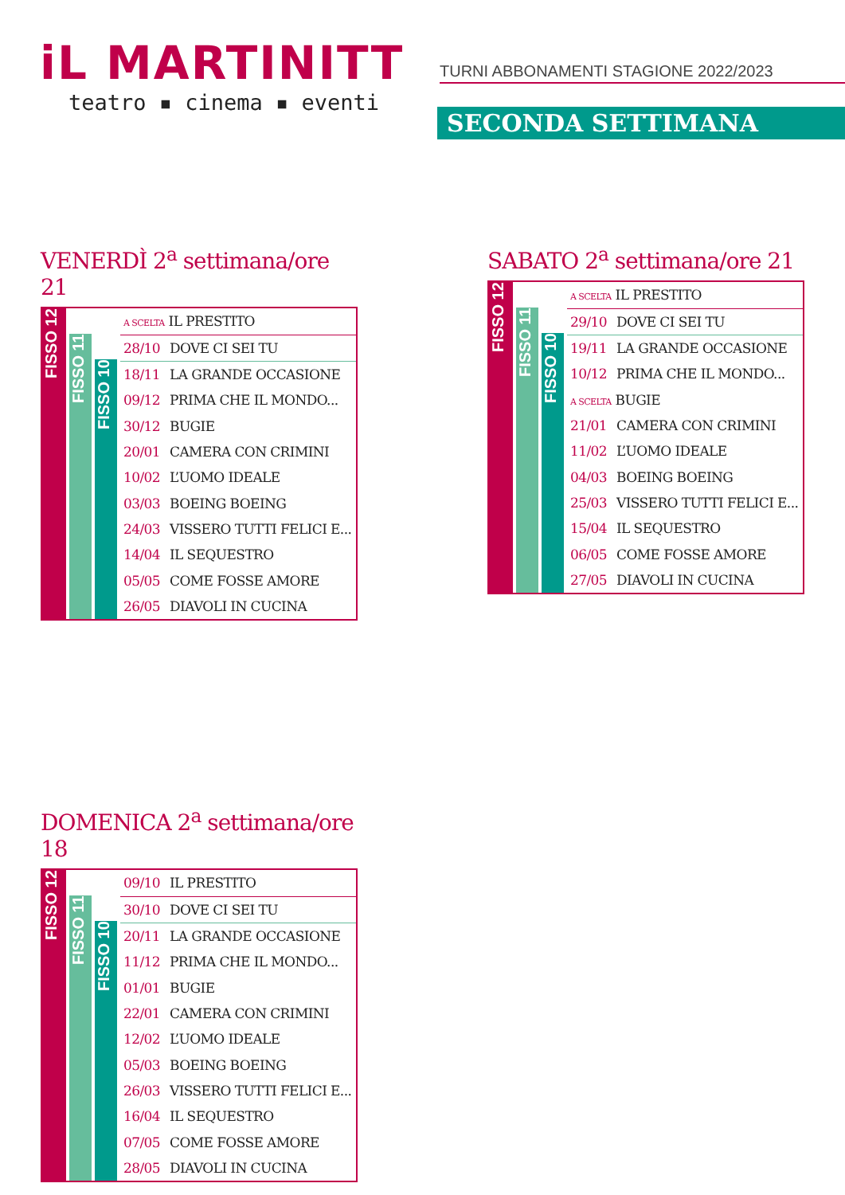iL MARTINITT
teatro ▪ cinema ▪ eventi
TURNI ABBONAMENTI STAGIONE 2022/2023
SECONDA SETTIMANA
VENERDÌ 2<sup>a</sup> settimana/ore 21
FISSO 12
FISSO 11
FISSO 10
| A SCELTA IL PRESTITO | |
| 28/10 | DOVE CI SEI TU |
| 18/11 | LA GRANDE OCCASIONE |
| 09/12 | PRIMA CHE IL MONDO... |
| 30/12 | BUGIE |
| 20/01 | CAMERA CON CRIMINI |
| 10/02 | L’UOMO IDEALE |
| 03/03 | BOEING BOEING |
| 24/03 | VISSERO TUTTI FELICI E... |
| 14/04 | IL SEQUESTRO |
| 05/05 | COME FOSSE AMORE |
| 26/05 | DIAVOLI IN CUCINA |
SABATO 2<sup>a</sup> settimana/ore 21
FISSO 12
FISSO 11
FISSO 10
| A SCELTA IL PRESTITO | |
| 29/10 | DOVE CI SEI TU |
| 19/11 | LA GRANDE OCCASIONE |
| 10/12 | PRIMA CHE IL MONDO... |
| A SCELTA BUGIE | |
| 21/01 | CAMERA CON CRIMINI |
| 11/02 | L’UOMO IDEALE |
| 04/03 | BOEING BOEING |
| 25/03 | VISSERO TUTTI FELICI E... |
| 15/04 | IL SEQUESTRO |
| 06/05 | COME FOSSE AMORE |
| 27/05 | DIAVOLI IN CUCINA |
DOMENICA 2<sup>a</sup> settimana/ore 18
FISSO 12
FISSO 11
FISSO 10
| 09/10 | IL PRESTITO |
| 30/10 | DOVE CI SEI TU |
| 20/11 | LA GRANDE OCCASIONE |
| 11/12 | PRIMA CHE IL MONDO... |
| 01/01 | BUGIE |
| 22/01 | CAMERA CON CRIMINI |
| 12/02 | L’UOMO IDEALE |
| 05/03 | BOEING BOEING |
| 26/03 | VISSERO TUTTI FELICI E... |
| 16/04 | IL SEQUESTRO |
| 07/05 | COME FOSSE AMORE |
| 28/05 | DIAVOLI IN CUCINA |